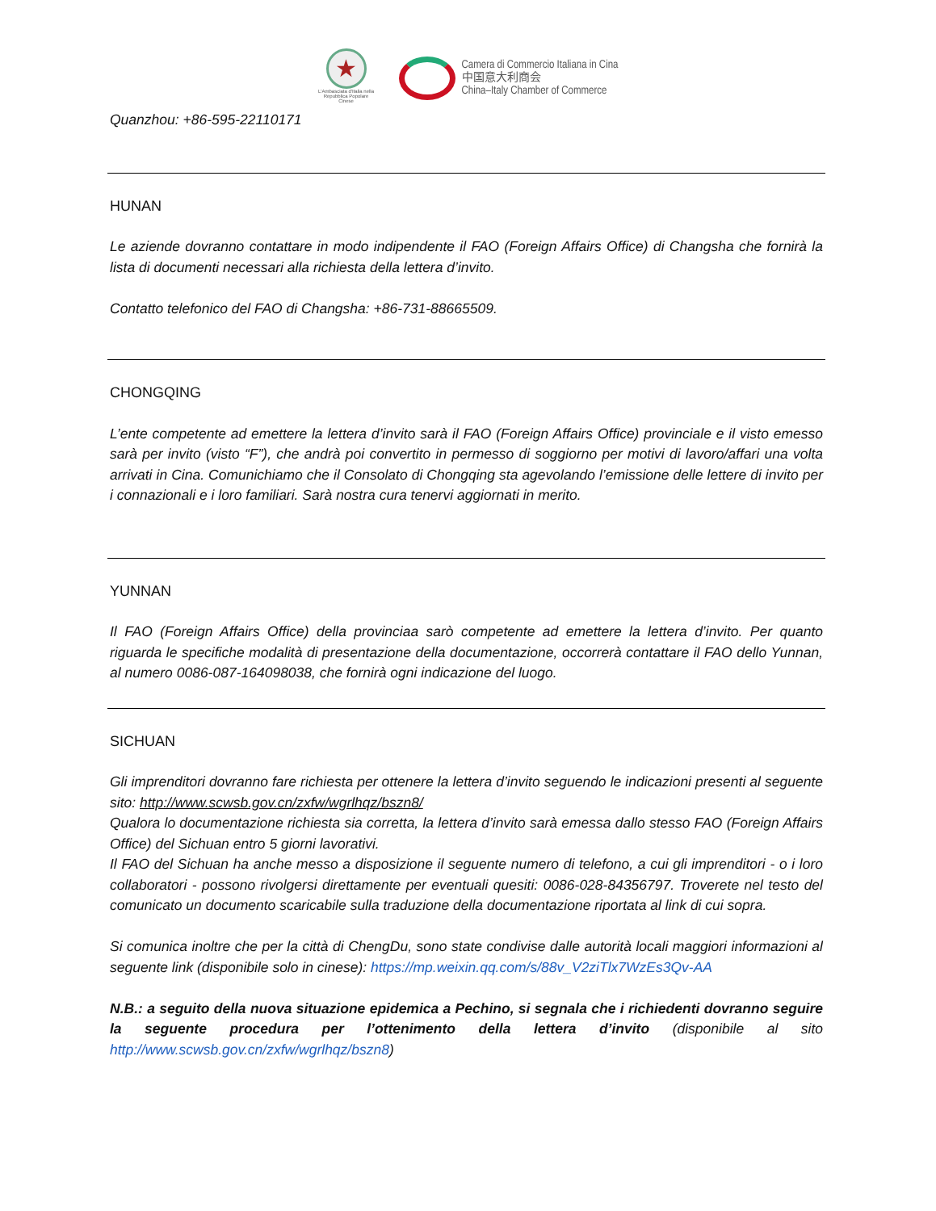★
L'Ambasciata d'Italia nella Repubblica Popolare Cinese
Camera di Commercio Italiana in Cina
中国意大利商会
China–Italy Chamber of Commerce
Quanzhou: +86-595-22110171
HUNAN
Le aziende dovranno contattare in modo indipendente il FAO (Foreign Affairs Office) di Changsha che fornirà la lista di documenti necessari alla richiesta della lettera d’invito.
Contatto telefonico del FAO di Changsha: +86-731-88665509.
CHONGQING
L’ente competente ad emettere la lettera d’invito sarà il FAO (Foreign Affairs Office) provinciale e il visto emesso sarà per invito (visto “F”), che andrà poi convertito in permesso di soggiorno per motivi di lavoro/affari una volta arrivati in Cina. Comunichiamo che il Consolato di Chongqing sta agevolando l’emissione delle lettere di invito per i connazionali e i loro familiari. Sarà nostra cura tenervi aggiornati in merito.
YUNNAN
Il FAO (Foreign Affairs Office) della provinciaa sarò competente ad emettere la lettera d’invito. Per quanto riguarda le specifiche modalità di presentazione della documentazione, occorrerà contattare il FAO dello Yunnan, al numero 0086-087-164098038, che fornirà ogni indicazione del luogo.
SICHUAN
Gli imprenditori dovranno fare richiesta per ottenere la lettera d’invito seguendo le indicazioni presenti al seguente sito: http://www.scwsb.gov.cn/zxfw/wgrlhqz/bszn8/
Qualora lo documentazione richiesta sia corretta, la lettera d’invito sarà emessa dallo stesso FAO (Foreign Affairs Office) del Sichuan entro 5 giorni lavorativi.
Il FAO del Sichuan ha anche messo a disposizione il seguente numero di telefono, a cui gli imprenditori - o i loro collaboratori - possono rivolgersi direttamente per eventuali quesiti: 0086-028-84356797. Troverete nel testo del comunicato un documento scaricabile sulla traduzione della documentazione riportata al link di cui sopra.
Si comunica inoltre che per la città di ChengDu, sono state condivise dalle autorità locali maggiori informazioni al seguente link (disponibile solo in cinese): https://mp.weixin.qq.com/s/88v_V2ziTlx7WzEs3Qv-AA
N.B.: a seguito della nuova situazione epidemica a Pechino, si segnala che i richiedenti dovranno seguire la seguente procedura per l’ottenimento della lettera d’invito (disponibile al sito http://www.scwsb.gov.cn/zxfw/wgrlhqz/bszn8)